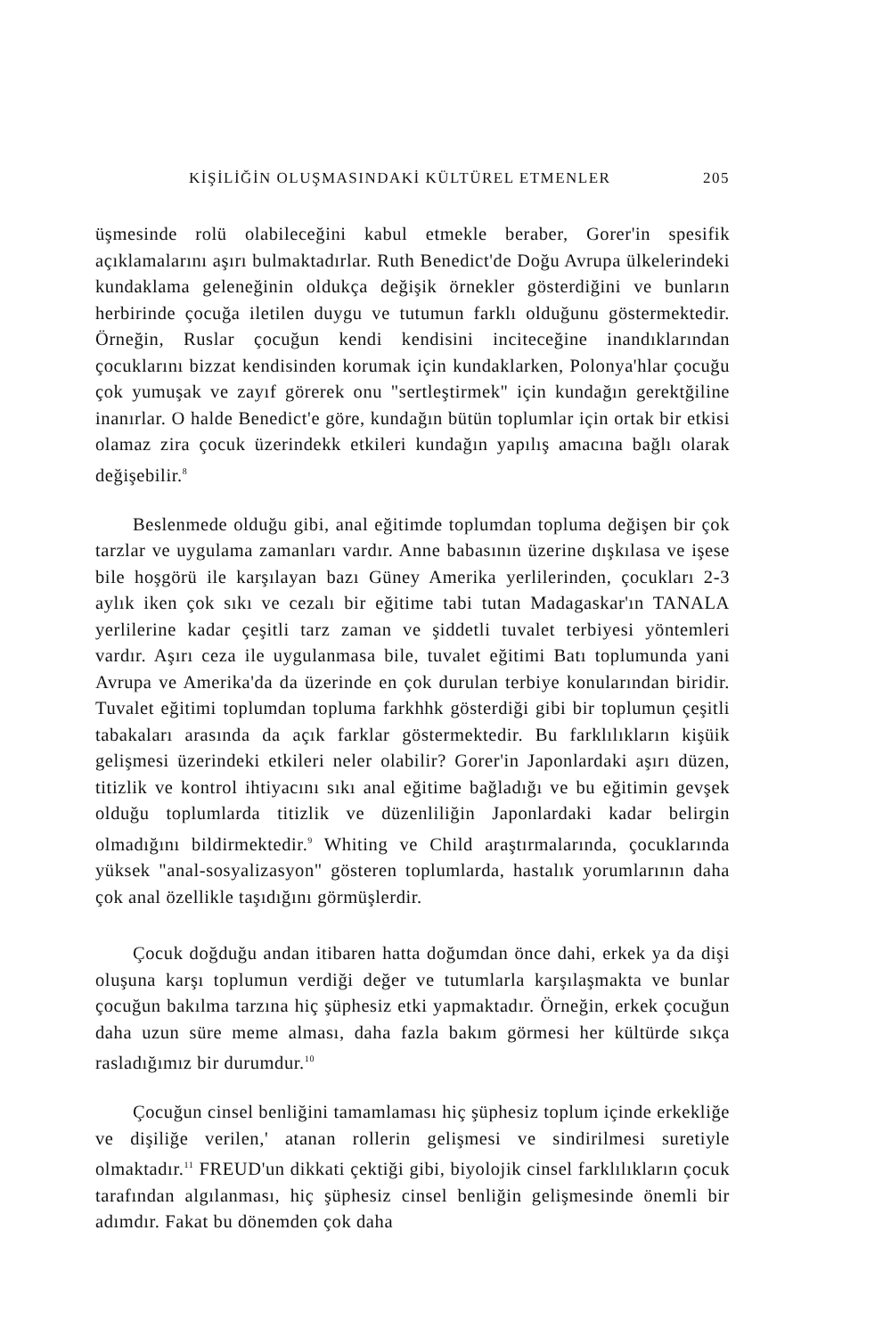KİŞİLİĞİN OLUŞMASINDAKİ KÜLTÜREL ETMENLER 205
üşmesinde rolü olabileceğini kabul etmekle beraber, Gorer'in spesifik açıklamalarını aşırı bulmaktadırlar. Ruth Benedict'de Doğu Avrupa ülkelerindeki kundaklama geleneğinin oldukça değişik örnekler gösterdiğini ve bunların herbirinde çocuğa iletilen duygu ve tutumun farklı olduğunu göstermektedir. Örneğin, Ruslar çocuğun kendi kendisini inciteceğine inandıklarından çocuklarını bizzat kendisinden korumak için kundaklarken, Polonya'hlar çocuğu çok yumuşak ve zayıf görerek onu "sertleştirmek" için kundağın gerektğiline inanırlar. O halde Benedict'e göre, kundağın bütün toplumlar için ortak bir etkisi olamaz zira çocuk üzerindekk etkileri kundağın yapılış amacına bağlı olarak değişebilir.<sup>8</sup>
Beslenmede olduğu gibi, anal eğitimde toplumdan topluma değişen bir çok tarzlar ve uygulama zamanları vardır. Anne babasının üzerine dışkılasa ve işese bile hoşgörü ile karşılayan bazı Güney Amerika yerlilerinden, çocukları 2-3 aylık iken çok sıkı ve cezalı bir eğitime tabi tutan Madagaskar'ın TANALA yerlilerine kadar çeşitli tarz zaman ve şiddetli tuvalet terbiyesi yöntemleri vardır. Aşırı ceza ile uygulanmasa bile, tuvalet eğitimi Batı toplumunda yani Avrupa ve Amerika'da da üzerinde en çok durulan terbiye konularından biridir. Tuvalet eğitimi toplumdan topluma farkhhk gösterdiği gibi bir toplumun çeşitli tabakaları arasında da açık farklar göstermektedir. Bu farklılıkların kişüik gelişmesi üzerindeki etkileri neler olabilir? Gorer'in Japonlardaki aşırı düzen, titizlik ve kontrol ihtiyacını sıkı anal eğitime bağladığı ve bu eğitimin gevşek olduğu toplumlarda titizlik ve düzenliliğin Japonlardaki kadar belirgin olmadığını bildirmektedir.<sup>9</sup> Whiting ve Child araştırmalarında, çocuklarında yüksek "anal-sosyalizasyon" gösteren toplumlarda, hastalık yorumlarının daha çok anal özellikle taşıdığını görmüşlerdir.
Çocuk doğduğu andan itibaren hatta doğumdan önce dahi, erkek ya da dişi oluşuna karşı toplumun verdiği değer ve tutumlarla karşılaşmakta ve bunlar çocuğun bakılma tarzına hiç şüphesiz etki yapmaktadır. Örneğin, erkek çocuğun daha uzun süre meme alması, daha fazla bakım görmesi her kültürde sıkça rasladığımız bir durumdur.<sup>10</sup>
Çocuğun cinsel benliğini tamamlaması hiç şüphesiz toplum içinde erkekliğe ve dişiliğe verilen,' atanan rollerin gelişmesi ve sindirilmesi suretiyle olmaktadır.<sup>11</sup> FREUD'un dikkati çektiği gibi, biyolojik cinsel farklılıkların çocuk tarafından algılanması, hiç şüphesiz cinsel benliğin gelişmesinde önemli bir adımdır. Fakat bu dönemden çok daha